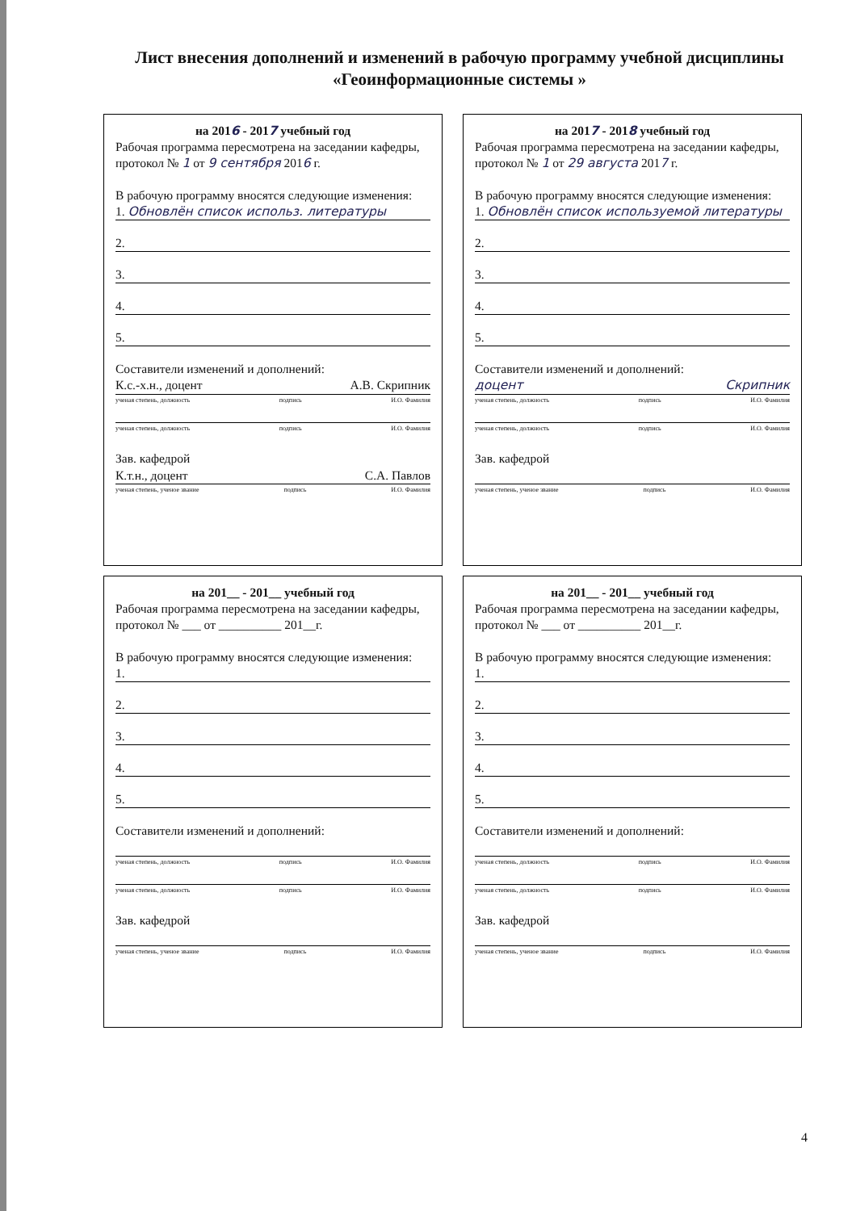Лист внесения дополнений и изменений в рабочую программу учебной дисциплины «Геоинформационные системы »
на 2016 - 2017 учебный год
Рабочая программа пересмотрена на заседании кафедры, протокол № 1 от 9 сентября 2016 г.
В рабочую программу вносятся следующие изменения:
1. Обновлён список использ. литературы
2.
3.
4.
5.
Составители изменений и дополнений:
К.с.-х.н., доцент А.В. Скрипник
ученая степень, должность подпись И.О. Фамилия
ученая степень, должность подпись И.О. Фамилия
Зав. кафедрой
К.т.н., доцент С.А. Павлов
ученая степень, ученое звание подпись И.О. Фамилия
на 2017 - 2018 учебный год
Рабочая программа пересмотрена на заседании кафедры, протокол № 1 от 29 августа 2017 г.
В рабочую программу вносятся следующие изменения:
1. Обновлён список используемой литературы
2.
3.
4.
5.
Составители изменений и дополнений:
доцент Скрипник
ученая степень, должность подпись И.О. Фамилия
ученая степень, должность подпись И.О. Фамилия
Зав. кафедрой
ученая степень, ученое звание подпись И.О. Фамилия
на 201__ - 201__ учебный год
Рабочая программа пересмотрена на заседании кафедры, протокол № ___ от __________ 201__г.
В рабочую программу вносятся следующие изменения:
1.
2.
3.
4.
5.
Составители изменений и дополнений:
ученая степень, должность подпись И.О. Фамилия
ученая степень, должность подпись И.О. Фамилия
Зав. кафедрой
ученая степень, ученое звание подпись И.О. Фамилия
на 201__ - 201__ учебный год
Рабочая программа пересмотрена на заседании кафедры, протокол № ___ от __________ 201__г.
В рабочую программу вносятся следующие изменения:
1.
2.
3.
4.
5.
Составители изменений и дополнений:
ученая степень, должность подпись И.О. Фамилия
ученая степень, должность подпись И.О. Фамилия
Зав. кафедрой
ученая степень, ученое звание подпись И.О. Фамилия
4